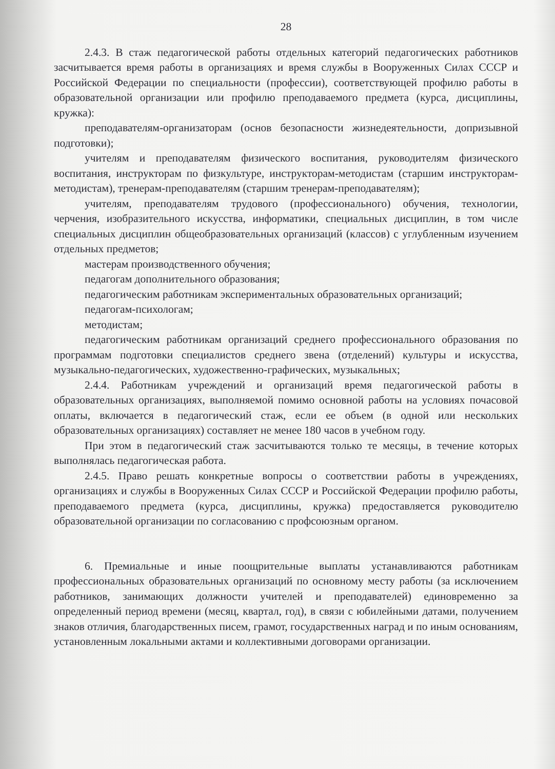28
2.4.3. В стаж педагогической работы отдельных категорий педагогических работников засчитывается время работы в организациях и время службы в Вооруженных Силах СССР и Российской Федерации по специальности (профессии), соответствующей профилю работы в образовательной организации или профилю преподаваемого предмета (курса, дисциплины, кружка):
преподавателям-организаторам (основ безопасности жизнедеятельности, допризывной подготовки);
учителям и преподавателям физического воспитания, руководителям физического воспитания, инструкторам по физкультуре, инструкторам-методистам (старшим инструкторам-методистам), тренерам-преподавателям (старшим тренерам-преподавателям);
учителям, преподавателям трудового (профессионального) обучения, технологии, черчения, изобразительного искусства, информатики, специальных дисциплин, в том числе специальных дисциплин общеобразовательных организаций (классов) с углубленным изучением отдельных предметов;
мастерам производственного обучения;
педагогам дополнительного образования;
педагогическим работникам экспериментальных образовательных организаций;
педагогам-психологам;
методистам;
педагогическим работникам организаций среднего профессионального образования по программам подготовки специалистов среднего звена (отделений) культуры и искусства, музыкально-педагогических, художественно-графических, музыкальных;
2.4.4. Работникам учреждений и организаций время педагогической работы в образовательных организациях, выполняемой помимо основной работы на условиях почасовой оплаты, включается в педагогический стаж, если ее объем (в одной или нескольких образовательных организациях) составляет не менее 180 часов в учебном году.
При этом в педагогический стаж засчитываются только те месяцы, в течение которых выполнялась педагогическая работа.
2.4.5. Право решать конкретные вопросы о соответствии работы в учреждениях, организациях и службы в Вооруженных Силах СССР и Российской Федерации профилю работы, преподаваемого предмета (курса, дисциплины, кружка) предоставляется руководителю образовательной организации по согласованию с профсоюзным органом.
6. Премиальные и иные поощрительные выплаты устанавливаются работникам профессиональных образовательных организаций по основному месту работы (за исключением работников, занимающих должности учителей и преподавателей) единовременно за определенный период времени (месяц, квартал, год), в связи с юбилейными датами, получением знаков отличия, благодарственных писем, грамот, государственных наград и по иным основаниям, установленным локальными актами и коллективными договорами организации.